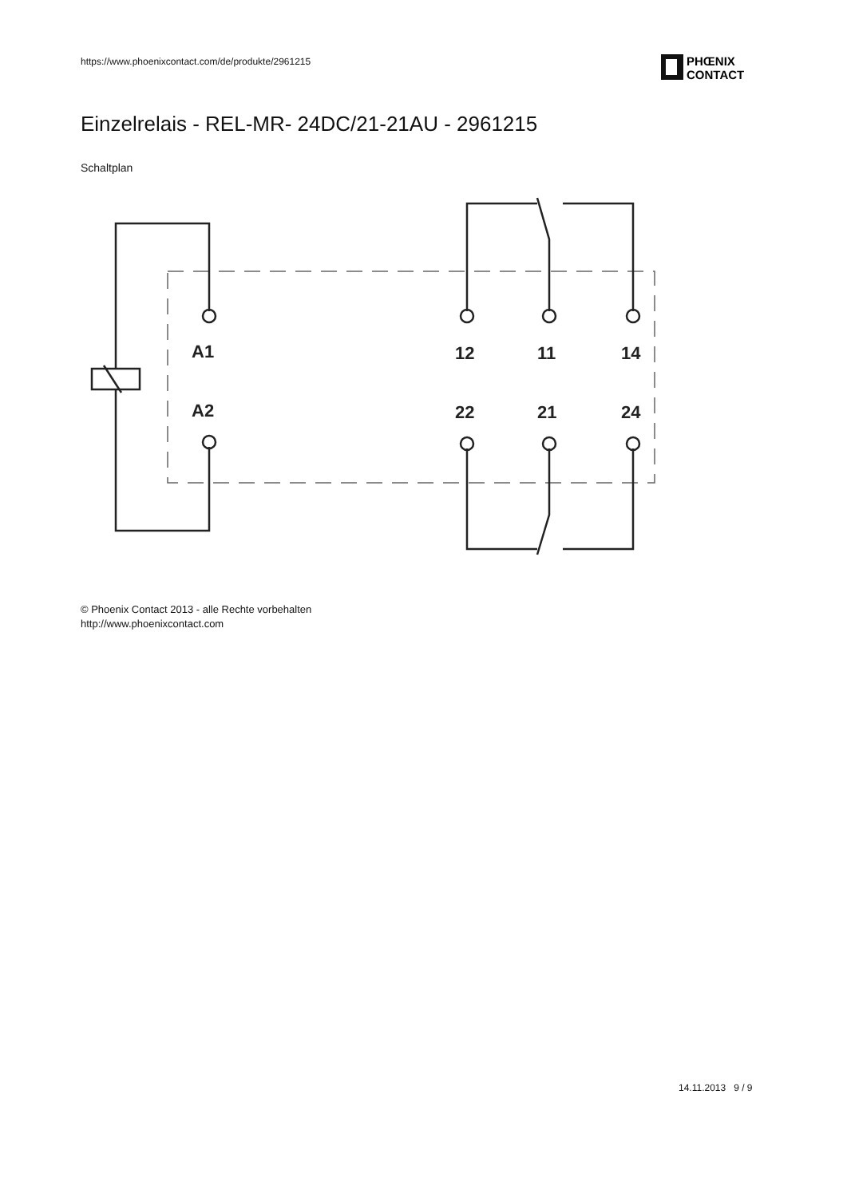https://www.phoenixcontact.com/de/produkte/2961215
PHŒNIX
CONTACT
Einzelrelais - REL-MR- 24DC/21-21AU - 2961215
Schaltplan
A1
A2
12
11
14
22
21
24
© Phoenix Contact 2013 - alle Rechte vorbehalten
http://www.phoenixcontact.com
14.11.2013 9 / 9